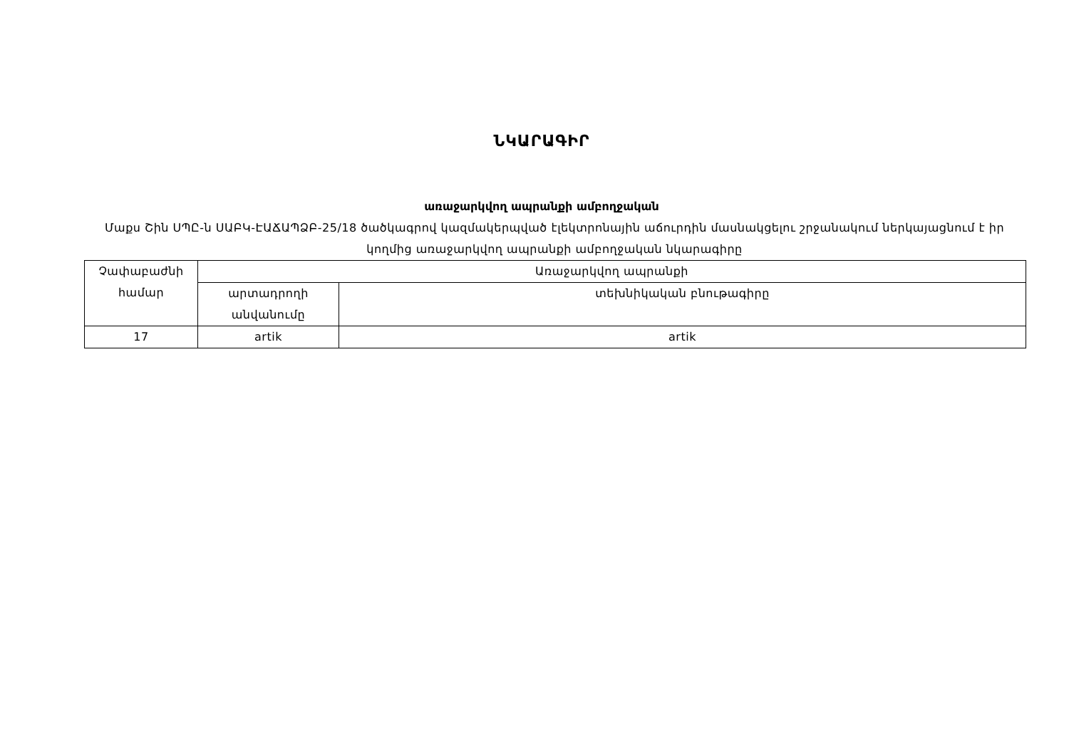ՆԿԱՐԱԳԻՐ
առաջարկվող ապրանքի ամբողջական
Մաքս Շին ՍՊԸ-ն ՍԱԲԿ-ԷԱՃԱՊՁԲ-25/18 ծածկագրով կազմակերպված էլեկտրոնային աճուրդին մասնակցելու շրջանակում ներկայացնում է իր կողմից առաջարկվող ապրանքի ամբողջական նկարագիրը
| Չափաբաժնի համար | Առաջարկվող ապրանքի | |
| --- | --- | --- |
| | արտադրողի անվանումը | տեխնիկական բնութագիրը |
| 17 | artik | artik |